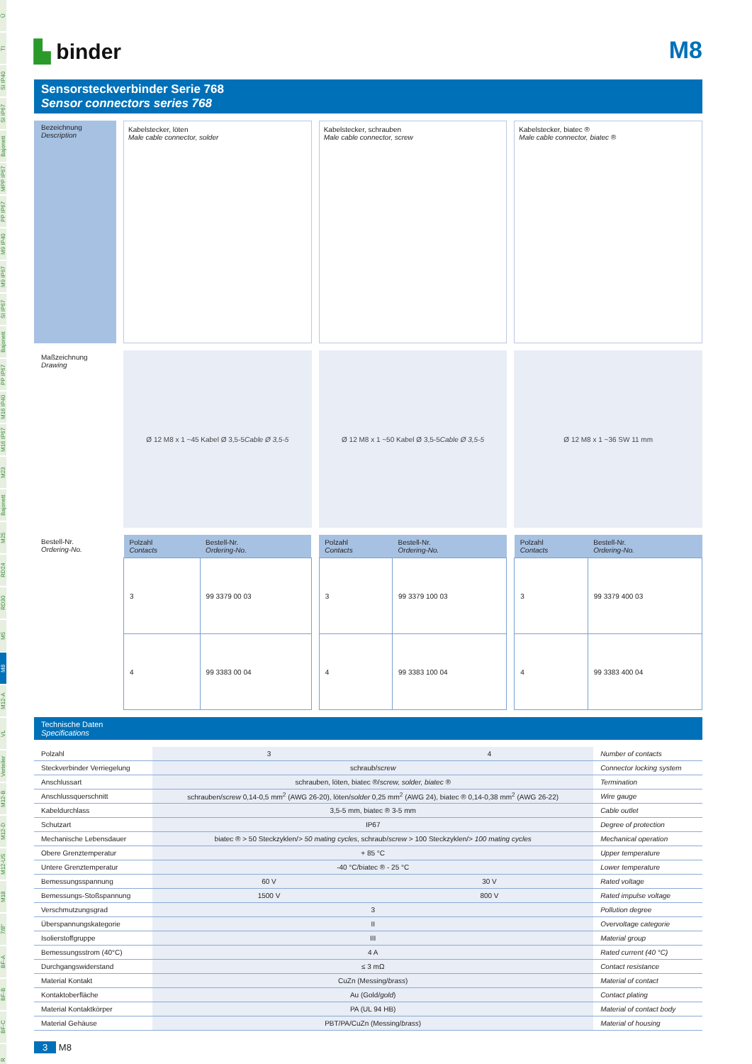Ü
TI
SI IP40
SI IP67
Bajonett
MPP IP67
PP IP67
M9 IP40
M9 IP67
SI IP67
Bajonett
PP IP67
M16 IP40
M16 IP67
M23
Bajonett
M25
RD24
RD30
M5
M8
M12-A
VL
Verteiler
M12-B
M12-D
M12-US
M18
7/8"
BF-A
BF-B
BF-C
R
▙ binder
M8
Sensorsteckverbinder Serie 768
Sensor connectors series 768
Bezeichnung
Description
Kabelstecker, löten
Male cable connector, solder
Kabelstecker, schrauben
Male cable connector, screw
Kabelstecker, biatec ®
Male cable connector, biatec ®
Maßzeichnung
Drawing
Ø 12 M8 x 1 ~45 Kabel Ø 3,5-5 Cable Ø 3,5-5
Ø 12 M8 x 1 ~50 Kabel Ø 3,5-5 Cable Ø 3,5-5
Ø 12 M8 x 1 ~36 SW 11 mm
Bestell-Nr.
Ordering-No.
| Polzahl Contacts | Bestell-Nr. Ordering-No. |
| --- | --- |
| 3 | 99 3379 00 03 |
| 4 | 99 3383 00 04 |
| Polzahl Contacts | Bestell-Nr. Ordering-No. |
| --- | --- |
| 3 | 99 3379 100 03 |
| 4 | 99 3383 100 04 |
| Polzahl Contacts | Bestell-Nr. Ordering-No. |
| --- | --- |
| 3 | 99 3379 400 03 |
| 4 | 99 3383 400 04 |
Technische Daten
Specifications
| Polzahl | 3 | 4 | Number of contacts |
| Steckverbinder Verriegelung | schraub/ screw | | Connector locking system |
| Anschlussart | schrauben, löten, biatec ®/ screw, solder, biatec ® | | Termination |
| Anschlussquerschnitt | schrauben/ screw 0,14-0,5 mm<sup>2</sup> (AWG 26-20), löten/ solder 0,25 mm<sup>2</sup> (AWG 24), biatec ® 0,14-0,38 mm<sup>2</sup> (AWG 26-22) | | Wire gauge |
| Kabeldurchlass | 3,5-5 mm, biatec ® 3-5 mm | | Cable outlet |
| Schutzart | IP67 | | Degree of protection |
| Mechanische Lebensdauer | biatec ® > 50 Steckzyklen/ > 50 mating cycles , schraub/ screw > 100 Steckzyklen/ > 100 mating cycles | | Mechanical operation |
| Obere Grenztemperatur | + 85 °C | | Upper temperature |
| Untere Grenztemperatur | -40 °C/biatec ® - 25 °C | | Lower temperature |
| Bemessungsspannung | 60 V | 30 V | Rated voltage |
| Bemessungs-Stoßspannung | 1500 V | 800 V | Rated impulse voltage |
| Verschmutzungsgrad | 3 | | Pollution degree |
| Überspannungskategorie | II | | Overvoltage categorie |
| Isolierstoffgruppe | III | | Material group |
| Bemessungsstrom (40°C) | 4 A | | Rated current (40 °C) |
| Durchgangswiderstand | ≤ 3 mΩ | | Contact resistance |
| Material Kontakt | CuZn (Messing/ brass ) | | Material of contact |
| Kontaktoberfläche | Au (Gold/ gold ) | | Contact plating |
| Material Kontaktkörper | PA (UL 94 HB) | | Material of contact body |
| Material Gehäuse | PBT/PA/CuZn (Messing/ brass ) | | Material of housing |
3 M8